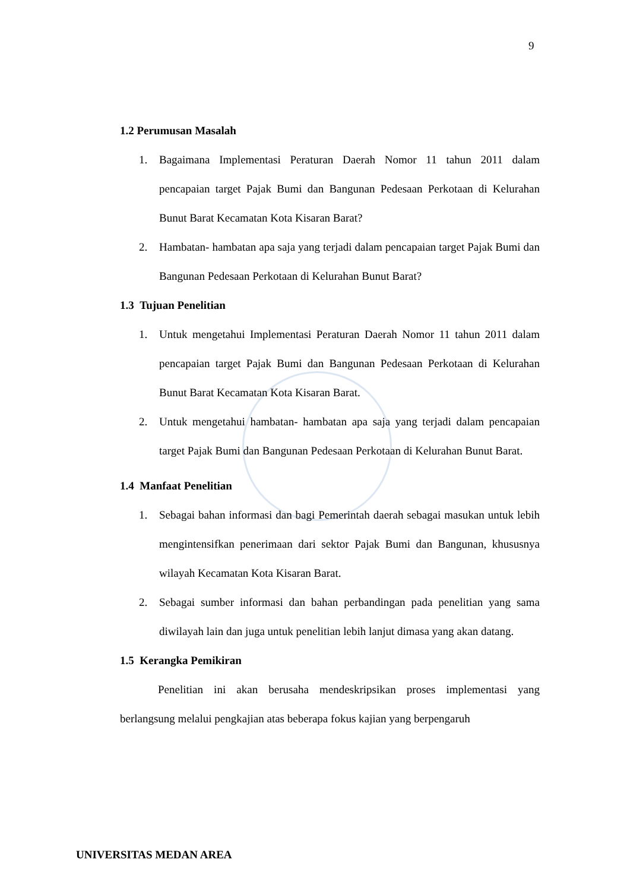9
1.2 Perumusan Masalah
1. Bagaimana Implementasi Peraturan Daerah Nomor 11 tahun 2011 dalam pencapaian target Pajak Bumi dan Bangunan Pedesaan Perkotaan di Kelurahan Bunut Barat Kecamatan Kota Kisaran Barat?
2. Hambatan- hambatan apa saja yang terjadi dalam pencapaian target Pajak Bumi dan Bangunan Pedesaan Perkotaan di Kelurahan Bunut Barat?
1.3 Tujuan Penelitian
1. Untuk mengetahui Implementasi Peraturan Daerah Nomor 11 tahun 2011 dalam pencapaian target Pajak Bumi dan Bangunan Pedesaan Perkotaan di Kelurahan Bunut Barat Kecamatan Kota Kisaran Barat.
2. Untuk mengetahui hambatan- hambatan apa saja yang terjadi dalam pencapaian target Pajak Bumi dan Bangunan Pedesaan Perkotaan di Kelurahan Bunut Barat.
1.4 Manfaat Penelitian
1. Sebagai bahan informasi dan bagi Pemerintah daerah sebagai masukan untuk lebih mengintensifkan penerimaan dari sektor Pajak Bumi dan Bangunan, khususnya wilayah Kecamatan Kota Kisaran Barat.
2. Sebagai sumber informasi dan bahan perbandingan pada penelitian yang sama diwilayah lain dan juga untuk penelitian lebih lanjut dimasa yang akan datang.
1.5 Kerangka Pemikiran
Penelitian ini akan berusaha mendeskripsikan proses implementasi yang berlangsung melalui pengkajian atas beberapa fokus kajian yang berpengaruh
UNIVERSITAS MEDAN AREA